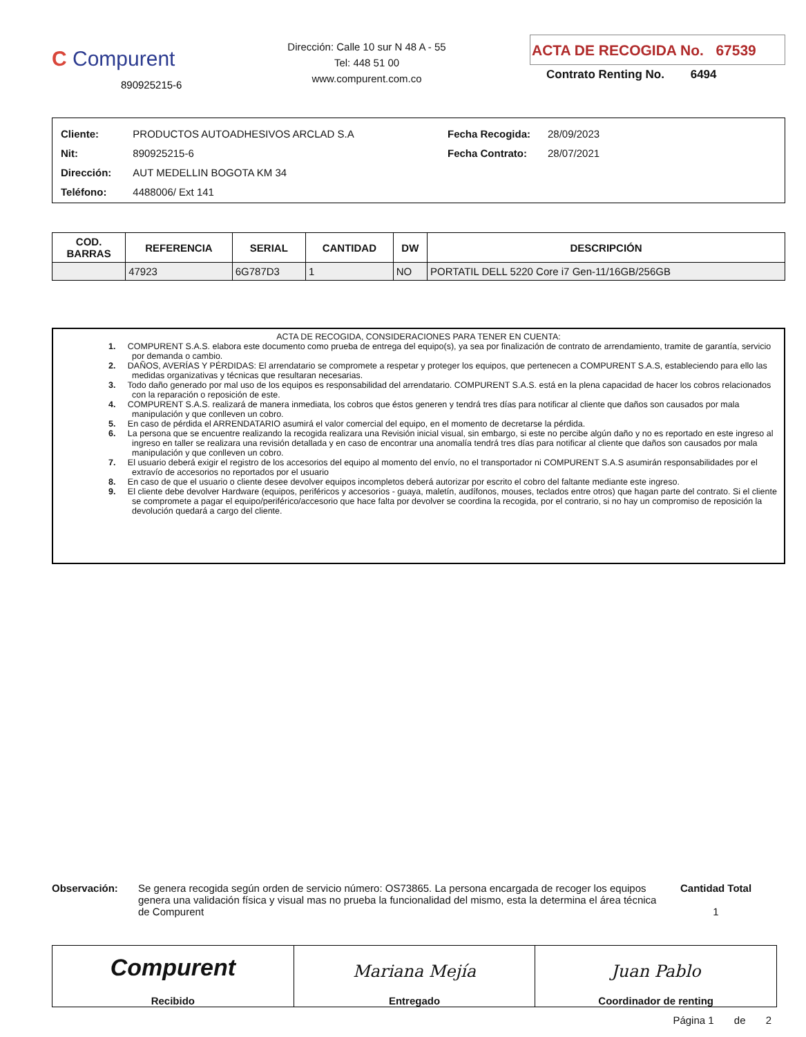C Compurent
890925215-6
Dirección: Calle 10 sur N 48 A - 55
Tel: 448 51 00
www.compurent.com.co
ACTA DE RECOGIDA No. 67539
Contrato Renting No. 6494
| Cliente: | PRODUCTOS AUTOADHESIVOS ARCLAD S.A |
| Nit: | 890925215-6 |
| Dirección: | AUT MEDELLIN BOGOTA KM 34 |
| Teléfono: | 4488006/ Ext 141 |
| Fecha Recogida: | 28/09/2023 |
| Fecha Contrato: | 28/07/2021 |
| COD. BARRAS | REFERENCIA | SERIAL | CANTIDAD | DW | DESCRIPCIÓN |
| --- | --- | --- | --- | --- | --- |
| | 47923 | 6G787D3 | 1 | NO | PORTATIL DELL 5220 Core i7 Gen-11/16GB/256GB |
ACTA DE RECOGIDA, CONSIDERACIONES PARA TENER EN CUENTA:
1. COMPURENT S.A.S. elabora este documento como prueba de entrega del equipo(s), ya sea por finalización de contrato de arrendamiento, tramite de garantía, servicio por demanda o cambio.
2. DAÑOS, AVERÍAS Y PÉRDIDAS: El arrendatario se compromete a respetar y proteger los equipos, que pertenecen a COMPURENT S.A.S, estableciendo para ello las medidas organizativas y técnicas que resultaran necesarias.
3. Todo daño generado por mal uso de los equipos es responsabilidad del arrendatario. COMPURENT S.A.S. está en la plena capacidad de hacer los cobros relacionados con la reparación o reposición de este.
4. COMPURENT S.A.S. realizará de manera inmediata, los cobros que éstos generen y tendrá tres días para notificar al cliente que daños son causados por mala manipulación y que conlleven un cobro.
5. En caso de pérdida el ARRENDATARIO asumirá el valor comercial del equipo, en el momento de decretarse la pérdida.
6. La persona que se encuentre realizando la recogida realizara una Revisión inicial visual, sin embargo, si este no percibe algún daño y no es reportado en este ingreso al ingreso en taller se realizara una revisión detallada y en caso de encontrar una anomalía tendrá tres días para notificar al cliente que daños son causados por mala manipulación y que conlleven un cobro.
7. El usuario deberá exigir el registro de los accesorios del equipo al momento del envío, no el transportador ni COMPURENT S.A.S asumirán responsabilidades por el extravío de accesorios no reportados por el usuario
8. En caso de que el usuario o cliente desee devolver equipos incompletos deberá autorizar por escrito el cobro del faltante mediante este ingreso.
9. El cliente debe devolver Hardware (equipos, periféricos y accesorios - guaya, maletín, audífonos, mouses, teclados entre otros) que hagan parte del contrato. Si el cliente se compromete a pagar el equipo/periférico/accesorio que hace falta por devolver se coordina la recogida, por el contrario, si no hay un compromiso de reposición la devolución quedará a cargo del cliente.
Observación: Se genera recogida según orden de servicio número: OS73865. La persona encargada de recoger los equipos genera una validación física y visual mas no prueba la funcionalidad del mismo, esta la determina el área técnica de Compurent
Cantidad Total
1
Compurent
Recibido
Mariana Mejía
Entregado
Juan Pablo
Coordinador de renting
Página 1 de 2